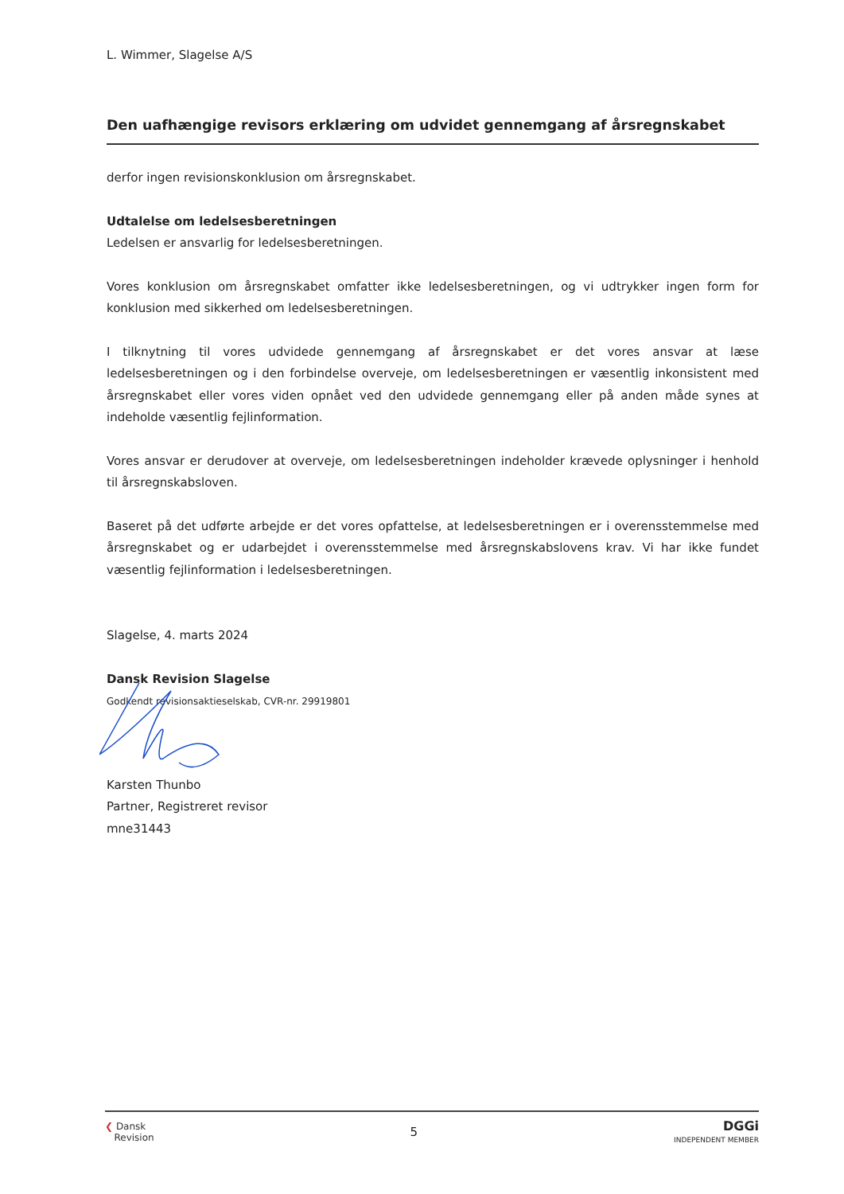L. Wimmer, Slagelse A/S
Den uafhængige revisors erklæring om udvidet gennemgang af årsregnskabet
derfor ingen revisionskonklusion om årsregnskabet.
Udtalelse om ledelsesberetningen
Ledelsen er ansvarlig for ledelsesberetningen.
Vores konklusion om årsregnskabet omfatter ikke ledelsesberetningen, og vi udtrykker ingen form for konklusion med sikkerhed om ledelsesberetningen.
I tilknytning til vores udvidede gennemgang af årsregnskabet er det vores ansvar at læse ledelsesberetningen og i den forbindelse overveje, om ledelsesberetningen er væsentlig inkonsistent med årsregnskabet eller vores viden opnået ved den udvidede gennemgang eller på anden måde synes at indeholde væsentlig fejlinformation.
Vores ansvar er derudover at overveje, om ledelsesberetningen indeholder krævede oplysninger i henhold til årsregnskabsloven.
Baseret på det udførte arbejde er det vores opfattelse, at ledelsesberetningen er i overensstemmelse med årsregnskabet og er udarbejdet i overensstemmelse med årsregnskabslovens krav. Vi har ikke fundet væsentlig fejlinformation i ledelsesberetningen.
Slagelse, 4. marts 2024
Dansk Revision Slagelse
Godkendt revisionsaktieselskab, CVR-nr. 29919801
Karsten Thunbo
Partner, Registreret revisor
mne31443
❮ Dansk
Revision 5 DGGi
INDEPENDENT MEMBER